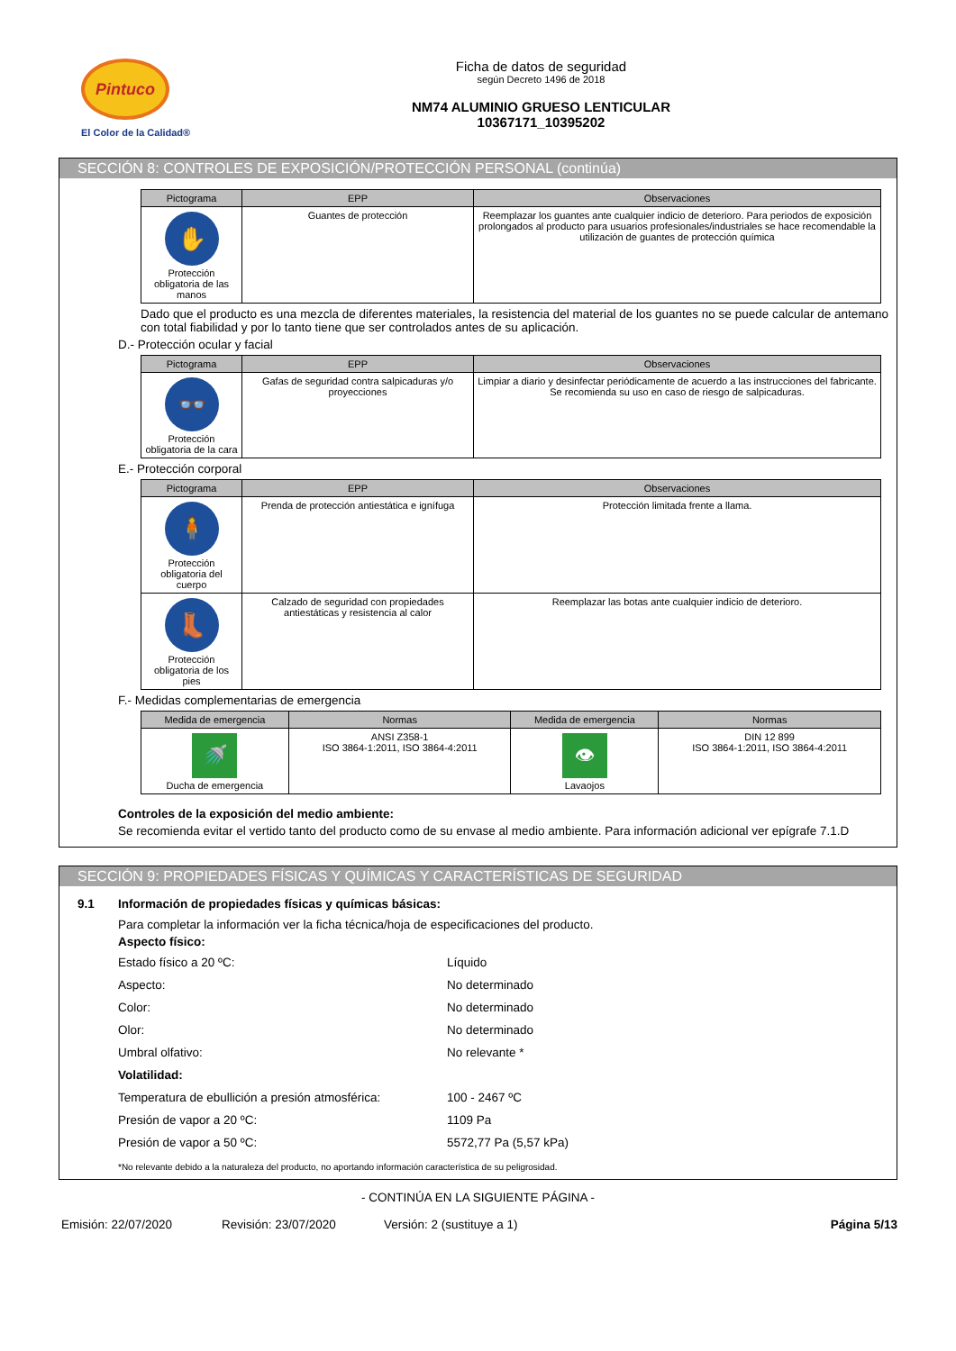Pintuco
El Color de la Calidad®
Ficha de datos de seguridad
según Decreto 1496 de 2018
NM74 ALUMINIO GRUESO LENTICULAR
10367171_10395202
SECCIÓN 8: CONTROLES DE EXPOSICIÓN/PROTECCIÓN PERSONAL (continúa)
| Pictograma | EPP | Observaciones |
| --- | --- | --- |
| ✋ Protección obligatoria de las manos | Guantes de protección | Reemplazar los guantes ante cualquier indicio de deterioro. Para periodos de exposición prolongados al producto para usuarios profesionales/industriales se hace recomendable la utilización de guantes de protección química |
Dado que el producto es una mezcla de diferentes materiales, la resistencia del material de los guantes no se puede calcular de antemano con total fiabilidad y por lo tanto tiene que ser controlados antes de su aplicación.
D.- Protección ocular y facial
| Pictograma | EPP | Observaciones |
| --- | --- | --- |
| 👓 Protección obligatoria de la cara | Gafas de seguridad contra salpicaduras y/o proyecciones | Limpiar a diario y desinfectar periódicamente de acuerdo a las instrucciones del fabricante. Se recomienda su uso en caso de riesgo de salpicaduras. |
E.- Protección corporal
| Pictograma | EPP | Observaciones |
| --- | --- | --- |
| 🧍 Protección obligatoria del cuerpo | Prenda de protección antiestática e ignífuga | Protección limitada frente a llama. |
| 👢 Protección obligatoria de los pies | Calzado de seguridad con propiedades antiestáticas y resistencia al calor | Reemplazar las botas ante cualquier indicio de deterioro. |
F.- Medidas complementarias de emergencia
| Medida de emergencia | Normas | Medida de emergencia | Normas |
| --- | --- | --- | --- |
| 🚿 Ducha de emergencia | ANSI Z358-1 ISO 3864-1:2011, ISO 3864-4:2011 | 👁 Lavaojos | DIN 12 899 ISO 3864-1:2011, ISO 3864-4:2011 |
Controles de la exposición del medio ambiente:
Se recomienda evitar el vertido tanto del producto como de su envase al medio ambiente. Para información adicional ver epígrafe 7.1.D
SECCIÓN 9: PROPIEDADES FÍSICAS Y QUÍMICAS Y CARACTERÍSTICAS DE SEGURIDAD
9.1 Información de propiedades físicas y químicas básicas:
Para completar la información ver la ficha técnica/hoja de especificaciones del producto.
Aspecto físico:
Estado físico a 20 ºC: Líquido
Aspecto: No determinado
Color: No determinado
Olor: No determinado
Umbral olfativo: No relevante *
Volatilidad:
Temperatura de ebullición a presión atmosférica: 100 - 2467 ºC
Presión de vapor a 20 ºC: 1109 Pa
Presión de vapor a 50 ºC: 5572,77 Pa (5,57 kPa)
*No relevante debido a la naturaleza del producto, no aportando información característica de su peligrosidad.
- CONTINÚA EN LA SIGUIENTE PÁGINA -
Emisión: 22/07/2020 Revisión: 23/07/2020 Versión: 2 (sustituye a 1) Página 5/13